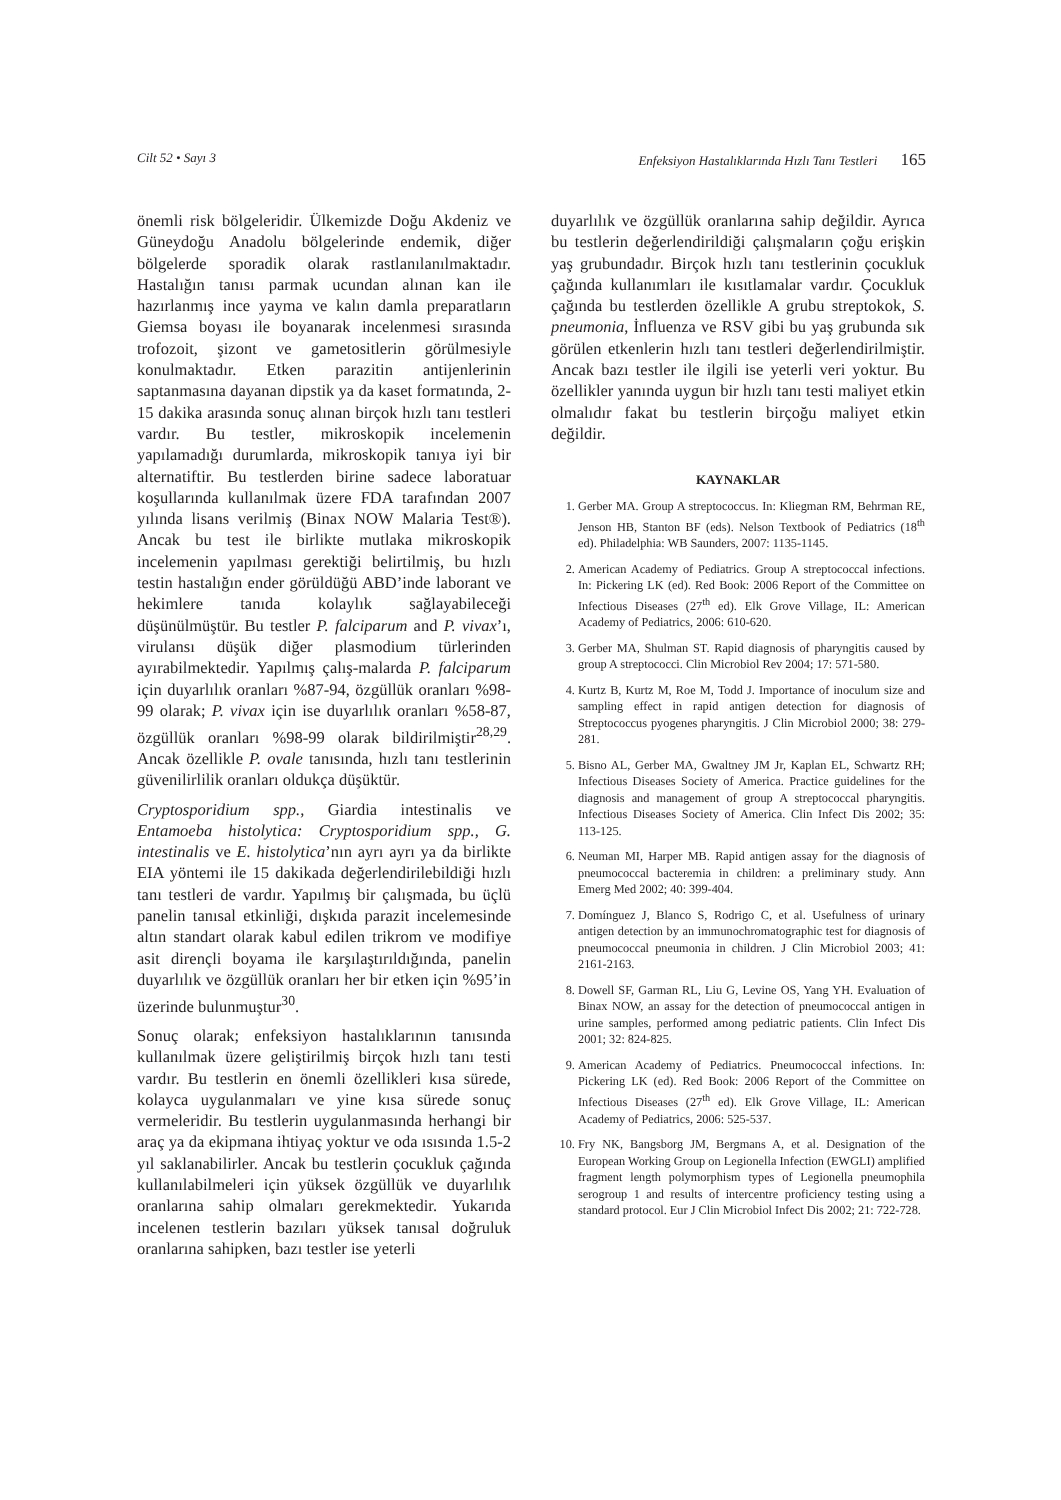Cilt 52 • Sayı 3 Enfeksiyon Hastalıklarında Hızlı Tanı Testleri 165
önemli risk bölgeleridir. Ülkemizde Doğu Akdeniz ve Güneydoğu Anadolu bölgelerinde endemik, diğer bölgelerde sporadik olarak rastlanılanılmaktadır. Hastalığın tanısı parmak ucundan alınan kan ile hazırlanmış ince yayma ve kalın damla preparatların Giemsa boyası ile boyanarak incelenmesi sırasında trofozoit, şizont ve gametositlerin görülmesiyle konulmaktadır. Etken parazitin antijenlerinin saptanmasına dayanan dipstik ya da kaset formatında, 2-15 dakika arasında sonuç alınan birçok hızlı tanı testleri vardır. Bu testler, mikroskopik incelemenin yapılamadığı durumlarda, mikroskopik tanıya iyi bir alternatiftir. Bu testlerden birine sadece laboratuar koşullarında kullanılmak üzere FDA tarafından 2007 yılında lisans verilmiş (Binax NOW Malaria Test®). Ancak bu test ile birlikte mutlaka mikroskopik incelemenin yapılması gerektiği belirtilmiş, bu hızlı testin hastalığın ender görüldüğü ABD’inde laborant ve hekimlere tanıda kolaylık sağlayabileceği düşünülmüştür. Bu testler P. falciparum and P. vivax’ı, virulansı düşük diğer plasmodium türlerinden ayırabilmektedir. Yapılmış çalış-malarda P. falciparum için duyarlılık oranları %87-94, özgüllük oranları %98-99 olarak; P. vivax için ise duyarlılık oranları %58-87, özgüllük oranları %98-99 olarak bildirilmiştir<sup>28,29</sup>. Ancak özellikle P. ovale tanısında, hızlı tanı testlerinin güvenilirlilik oranları oldukça düşüktür.
Cryptosporidium spp., Giardia intestinalis ve Entamoeba histolytica: Cryptosporidium spp., G. intestinalis ve E. histolytica’nın ayrı ayrı ya da birlikte EIA yöntemi ile 15 dakikada değerlendirilebildiği hızlı tanı testleri de vardır. Yapılmış bir çalışmada, bu üçlü panelin tanısal etkinliği, dışkıda parazit incelemesinde altın standart olarak kabul edilen trikrom ve modifiye asit dirençli boyama ile karşılaştırıldığında, panelin duyarlılık ve özgüllük oranları her bir etken için %95’in üzerinde bulunmuştur<sup>30</sup>.
Sonuç olarak; enfeksiyon hastalıklarının tanısında kullanılmak üzere geliştirilmiş birçok hızlı tanı testi vardır. Bu testlerin en önemli özellikleri kısa sürede, kolayca uygulanmaları ve yine kısa sürede sonuç vermeleridir. Bu testlerin uygulanmasında herhangi bir araç ya da ekipmana ihtiyaç yoktur ve oda ısısında 1.5-2 yıl saklanabilirler. Ancak bu testlerin çocukluk çağında kullanılabilmeleri için yüksek özgüllük ve duyarlılık oranlarına sahip olmaları gerekmektedir. Yukarıda incelenen testlerin bazıları yüksek tanısal doğruluk oranlarına sahipken, bazı testler ise yeterli
duyarlılık ve özgüllük oranlarına sahip değildir. Ayrıca bu testlerin değerlendirildiği çalışmaların çoğu erişkin yaş grubundadır. Birçok hızlı tanı testlerinin çocukluk çağında kullanımları ile kısıtlamalar vardır. Çocukluk çağında bu testlerden özellikle A grubu streptokok, S. pneumonia, İnfluenza ve RSV gibi bu yaş grubunda sık görülen etkenlerin hızlı tanı testleri değerlendirilmiştir. Ancak bazı testler ile ilgili ise yeterli veri yoktur. Bu özellikler yanında uygun bir hızlı tanı testi maliyet etkin olmalıdır fakat bu testlerin birçoğu maliyet etkin değildir.
KAYNAKLAR
1. Gerber MA. Group A streptococcus. In: Kliegman RM, Behrman RE, Jenson HB, Stanton BF (eds). Nelson Textbook of Pediatrics (18<sup>th</sup> ed). Philadelphia: WB Saunders, 2007: 1135-1145.
2. American Academy of Pediatrics. Group A streptococcal infections. In: Pickering LK (ed). Red Book: 2006 Report of the Committee on Infectious Diseases (27<sup>th</sup> ed). Elk Grove Village, IL: American Academy of Pediatrics, 2006: 610-620.
3. Gerber MA, Shulman ST. Rapid diagnosis of pharyngitis caused by group A streptococci. Clin Microbiol Rev 2004; 17: 571-580.
4. Kurtz B, Kurtz M, Roe M, Todd J. Importance of inoculum size and sampling effect in rapid antigen detection for diagnosis of Streptococcus pyogenes pharyngitis. J Clin Microbiol 2000; 38: 279-281.
5. Bisno AL, Gerber MA, Gwaltney JM Jr, Kaplan EL, Schwartz RH; Infectious Diseases Society of America. Practice guidelines for the diagnosis and management of group A streptococcal pharyngitis. Infectious Diseases Society of America. Clin Infect Dis 2002; 35: 113-125.
6. Neuman MI, Harper MB. Rapid antigen assay for the diagnosis of pneumococcal bacteremia in children: a preliminary study. Ann Emerg Med 2002; 40: 399-404.
7. Domínguez J, Blanco S, Rodrigo C, et al. Usefulness of urinary antigen detection by an immunochromatographic test for diagnosis of pneumococcal pneumonia in children. J Clin Microbiol 2003; 41: 2161-2163.
8. Dowell SF, Garman RL, Liu G, Levine OS, Yang YH. Evaluation of Binax NOW, an assay for the detection of pneumococcal antigen in urine samples, performed among pediatric patients. Clin Infect Dis 2001; 32: 824-825.
9. American Academy of Pediatrics. Pneumococcal infections. In: Pickering LK (ed). Red Book: 2006 Report of the Committee on Infectious Diseases (27<sup>th</sup> ed). Elk Grove Village, IL: American Academy of Pediatrics, 2006: 525-537.
10. Fry NK, Bangsborg JM, Bergmans A, et al. Designation of the European Working Group on Legionella Infection (EWGLI) amplified fragment length polymorphism types of Legionella pneumophila serogroup 1 and results of intercentre proficiency testing using a standard protocol. Eur J Clin Microbiol Infect Dis 2002; 21: 722-728.